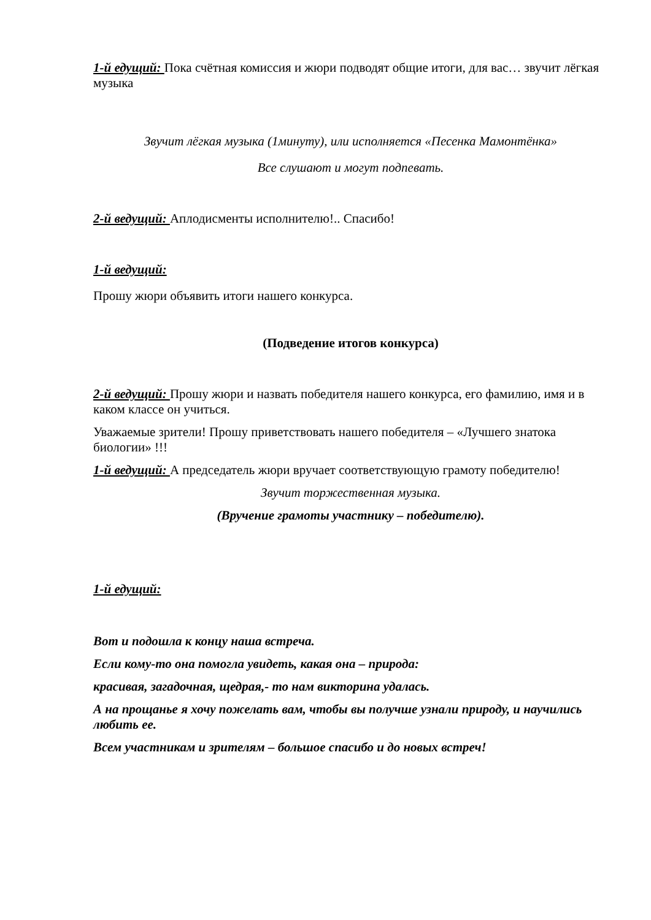1-й едущий: Пока счётная комиссия и жюри подводят общие итоги, для вас… звучит лёгкая музыка
Звучит лёгкая музыка (1минуту), или исполняется «Песенка Мамонтёнка»
Все слушают и могут подпевать.
2-й ведущий: Аплодисменты исполнителю!.. Спасибо!
1-й ведущий:
Прошу жюри объявить итоги нашего конкурса.
(Подведение итогов конкурса)
2-й ведущий: Прошу жюри и назвать победителя нашего конкурса, его фамилию, имя и в каком классе он учиться.
Уважаемые зрители! Прошу приветствовать нашего победителя – «Лучшего знатока биологии» !!!
1-й ведущий: А председатель жюри вручает соответствующую грамоту победителю!
Звучит торжественная музыка.
(Вручение грамоты участнику – победителю).
1-й едущий:
Вот и подошла к концу наша встреча.
Если кому-то она помогла увидеть, какая она – природа:
красивая, загадочная, щедрая,- то нам викторина удалась.
А на прощанье я хочу пожелать вам, чтобы вы получше узнали природу, и научились любить ее.
Всем участникам и зрителям – большое спасибо и до новых встреч!